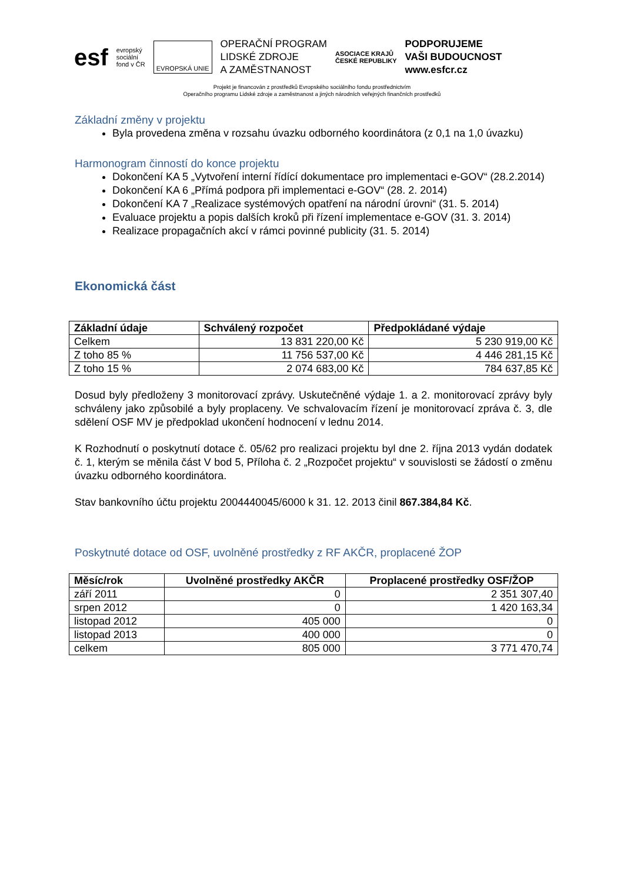esf
evropský
sociální
fond v ČR
EVROPSKÁ UNIE
OPERAČNÍ PROGRAM
LIDSKÉ ZDROJE
A ZAMĚSTNANOST
ASOCIACE KRAJŮ
ČESKÉ REPUBLIKY
PODPORUJEME
VAŠI BUDOUCNOST
www.esfcr.cz
Projekt je financován z prostředků Evropského sociálního fondu prostřednictvím
Operačního programu Lidské zdroje a zaměstnanost a jiných národních veřejných finančních prostředků
Základní změny v projektu
Byla provedena změna v rozsahu úvazku odborného koordinátora (z 0,1 na 1,0 úvazku)
Harmonogram činností do konce projektu
Dokončení KA 5 „Vytvoření interní řídící dokumentace pro implementaci e-GOV“ (28.2.2014)
Dokončení KA 6 „Přímá podpora při implementaci e-GOV“ (28. 2. 2014)
Dokončení KA 7 „Realizace systémových opatření na národní úrovni“ (31. 5. 2014)
Evaluace projektu a popis dalších kroků při řízení implementace e-GOV (31. 3. 2014)
Realizace propagačních akcí v rámci povinné publicity (31. 5. 2014)
Ekonomická část
| Základní údaje | Schválený rozpočet | Předpokládané výdaje |
| --- | --- | --- |
| Celkem | 13 831 220,00 Kč | 5 230 919,00 Kč |
| Z toho 85 % | 11 756 537,00 Kč | 4 446 281,15 Kč |
| Z toho 15 % | 2 074 683,00 Kč | 784 637,85 Kč |
Dosud byly předloženy 3 monitorovací zprávy. Uskutečněné výdaje 1. a 2. monitorovací zprávy byly schváleny jako způsobilé a byly proplaceny. Ve schvalovacím řízení je monitorovací zpráva č. 3, dle sdělení OSF MV je předpoklad ukončení hodnocení v lednu 2014.
K Rozhodnutí o poskytnutí dotace č. 05/62 pro realizaci projektu byl dne 2. října 2013 vydán dodatek č. 1, kterým se měnila část V bod 5, Příloha č. 2 „Rozpočet projektu“ v souvislosti se žádostí o změnu úvazku odborného koordinátora.
Stav bankovního účtu projektu 2004440045/6000 k 31. 12. 2013 činil 867.384,84 Kč.
Poskytnuté dotace od OSF, uvolněné prostředky z RF AKČR, proplacené ŽOP
| Měsíc/rok | Uvolněné prostředky AKČR | Proplacené prostředky OSF/ŽOP |
| --- | --- | --- |
| září 2011 | 0 | 2 351 307,40 |
| srpen 2012 | 0 | 1 420 163,34 |
| listopad 2012 | 405 000 | 0 |
| listopad 2013 | 400 000 | 0 |
| celkem | 805 000 | 3 771 470,74 |